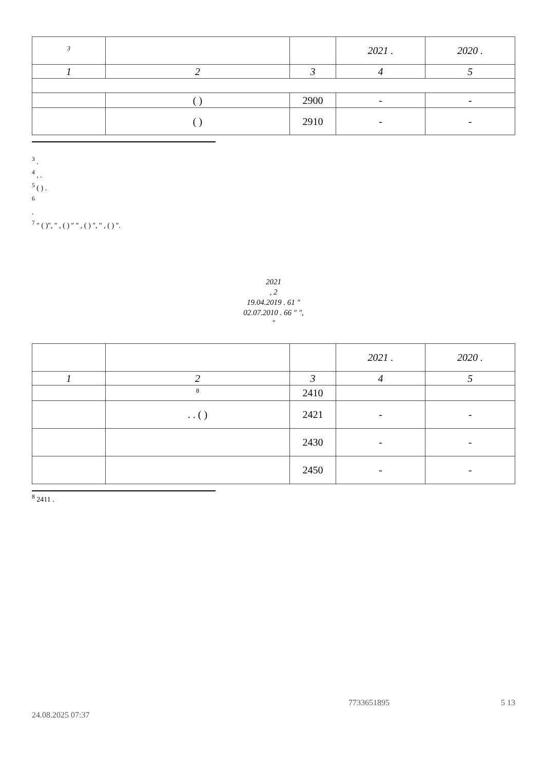| <sup>3</sup> | | | 2021 . | 2020 . |
| 1 | 2 | 3 | 4 | 5 |
| | ( ) | 2900 | - | - |
| | ( ) | 2910 | - | - |
<sup>3</sup> .
<sup>4</sup> , .
<sup>5</sup> ( ) .
<sup>6</sup>
.
<sup>7</sup> " ( )", " , ( ) " " , ( ) ", " , ( ) ".
2021
, 2
19.04.2019 . 61 "
02.07.2010 . 66 " ",
"
| | | | 2021 . | 2020 . |
| 1 | 2 | 3 | 4 | 5 |
| | <sup>8</sup> | 2410 | | |
| | . . ( ) | 2421 | - | - |
| | | 2430 | - | - |
| | | 2450 | - | - |
<sup>8</sup> 2411 .
7733651895 5 13
24.08.2025 07:37